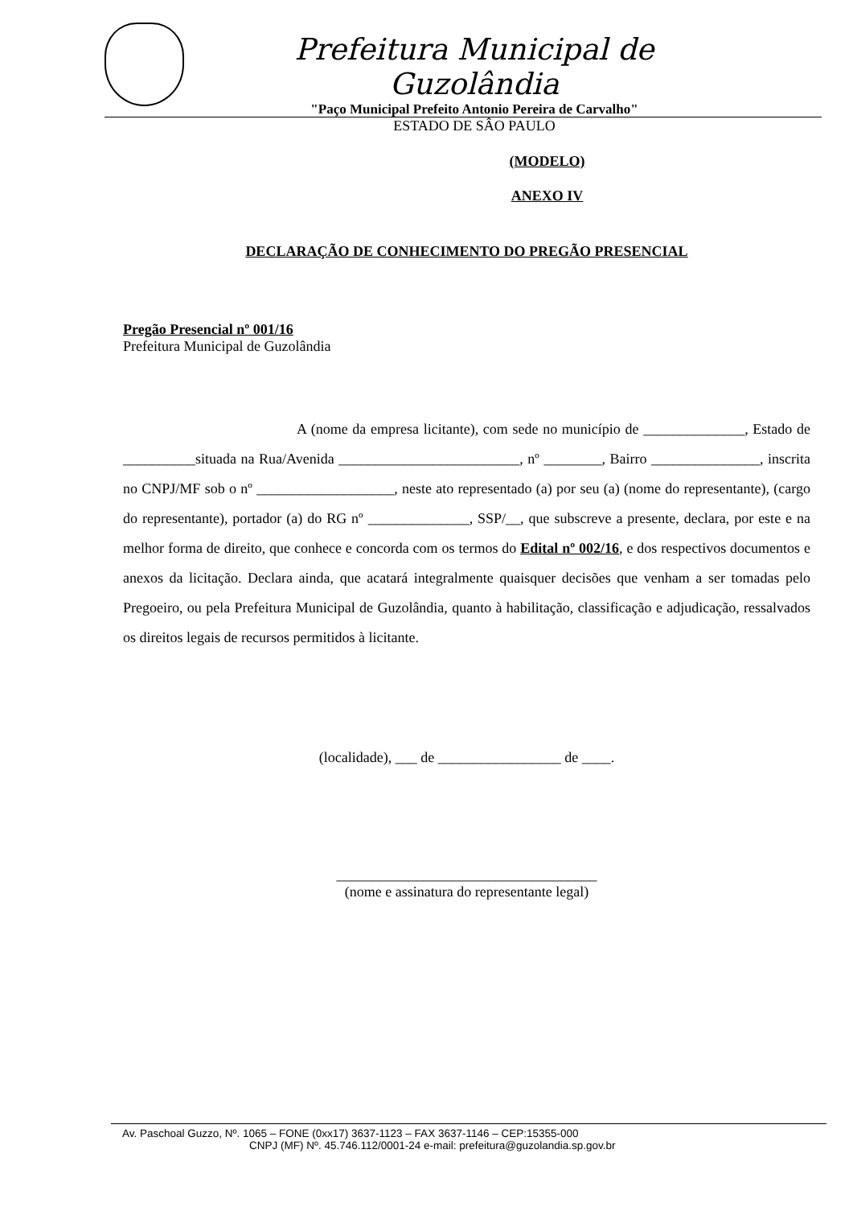Prefeitura Municipal de Guzolândia
"Paço Municipal Prefeito Antonio Pereira de Carvalho"
ESTADO DE SÂO PAULO
(MODELO)
ANEXO IV
DECLARAÇÃO DE CONHECIMENTO DO PREGÃO PRESENCIAL
Pregão Presencial nº 001/16
Prefeitura Municipal de Guzolândia
A (nome da empresa licitante), com sede no município de ______________, Estado de __________situada na Rua/Avenida _________________________, nº ________, Bairro _______________, inscrita no CNPJ/MF sob o nº ___________________, neste ato representado (a) por seu (a) (nome do representante), (cargo do representante), portador (a) do RG nº ______________, SSP/__, que subscreve a presente, declara, por este e na melhor forma de direito, que conhece e concorda com os termos do Edital nº 002/16, e dos respectivos documentos e anexos da licitação. Declara ainda, que acatará integralmente quaisquer decisões que venham a ser tomadas pelo Pregoeiro, ou pela Prefeitura Municipal de Guzolândia, quanto à habilitação, classificação e adjudicação, ressalvados os direitos legais de recursos permitidos à licitante.
(localidade), ___ de _________________ de ____.
____________________________________
(nome e assinatura do representante legal)
Av. Paschoal Guzzo, Nº. 1065 – FONE (0xx17) 3637-1123 – FAX 3637-1146 – CEP:15355-000
CNPJ (MF) Nº. 45.746.112/0001-24 e-mail: prefeitura@guzolandia.sp.gov.br